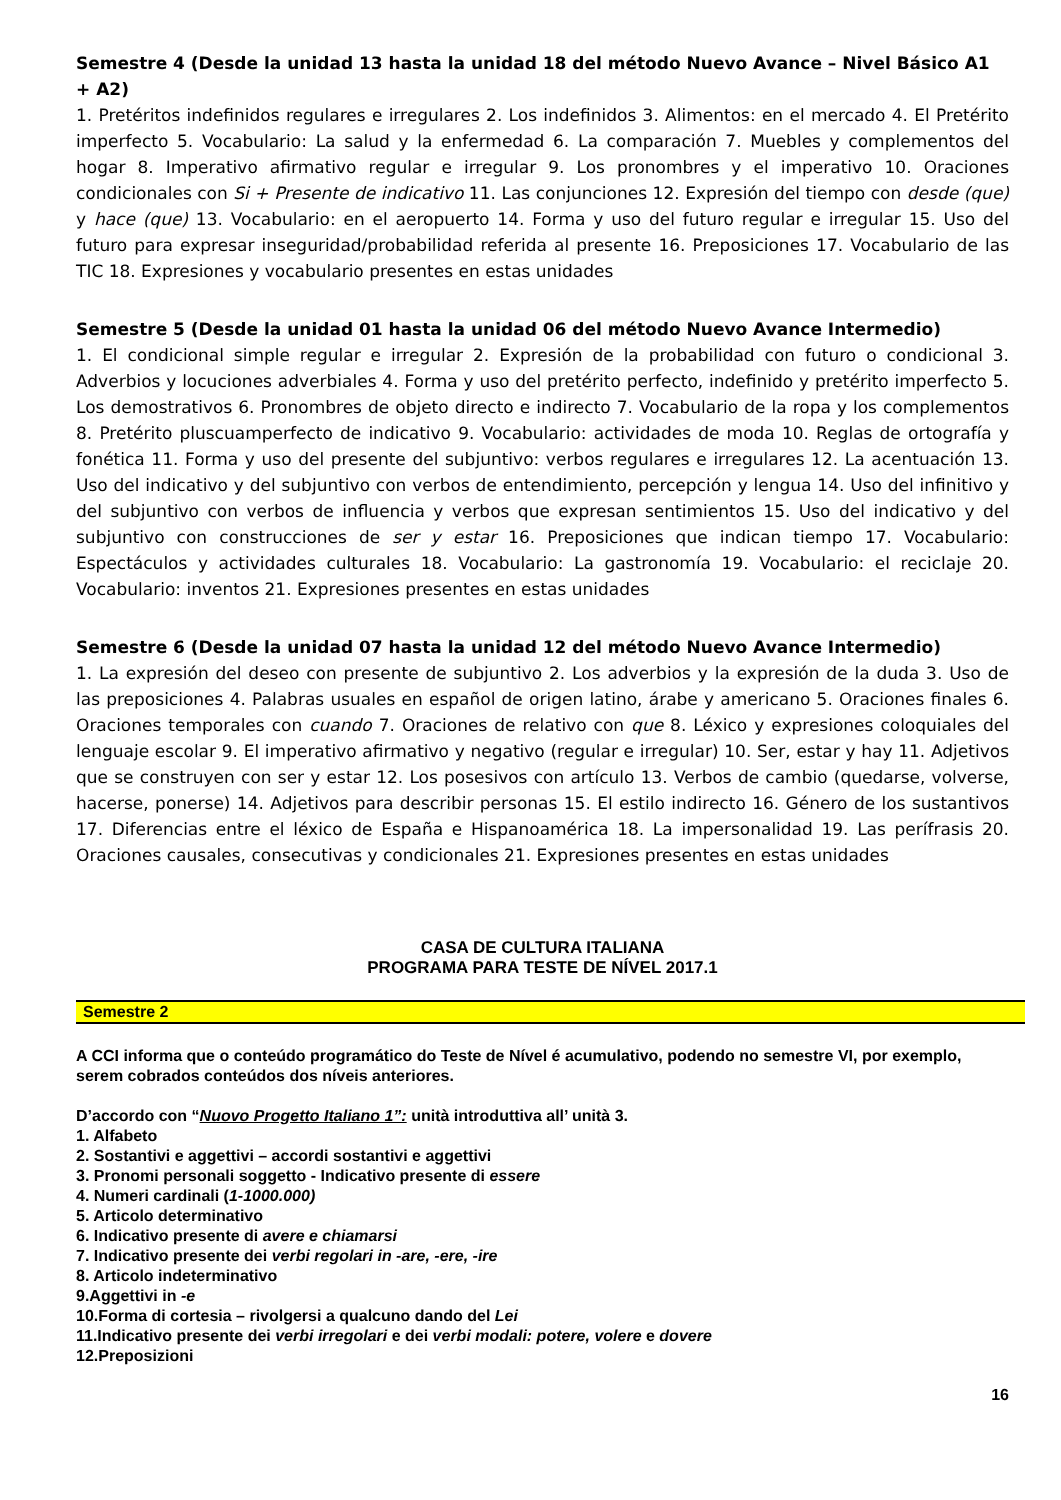Semestre 4 (Desde la unidad 13 hasta la unidad 18 del método Nuevo Avance – Nivel Básico A1 + A2)
1. Pretéritos indefinidos regulares e irregulares 2. Los indefinidos 3. Alimentos: en el mercado 4. El Pretérito imperfecto 5. Vocabulario: La salud y la enfermedad 6. La comparación 7. Muebles y complementos del hogar 8. Imperativo afirmativo regular e irregular 9. Los pronombres y el imperativo 10. Oraciones condicionales con Si + Presente de indicativo 11. Las conjunciones 12. Expresión del tiempo con desde (que) y hace (que) 13. Vocabulario: en el aeropuerto 14. Forma y uso del futuro regular e irregular 15. Uso del futuro para expresar inseguridad/probabilidad referida al presente 16. Preposiciones 17. Vocabulario de las TIC 18. Expresiones y vocabulario presentes en estas unidades
Semestre 5 (Desde la unidad 01 hasta la unidad 06 del método Nuevo Avance Intermedio)
1. El condicional simple regular e irregular 2. Expresión de la probabilidad con futuro o condicional 3. Adverbios y locuciones adverbiales 4. Forma y uso del pretérito perfecto, indefinido y pretérito imperfecto 5. Los demostrativos 6. Pronombres de objeto directo e indirecto 7. Vocabulario de la ropa y los complementos 8. Pretérito pluscuamperfecto de indicativo 9. Vocabulario: actividades de moda 10. Reglas de ortografía y fonética 11. Forma y uso del presente del subjuntivo: verbos regulares e irregulares 12. La acentuación 13. Uso del indicativo y del subjuntivo con verbos de entendimiento, percepción y lengua 14. Uso del infinitivo y del subjuntivo con verbos de influencia y verbos que expresan sentimientos 15. Uso del indicativo y del subjuntivo con construcciones de ser y estar 16. Preposiciones que indican tiempo 17. Vocabulario: Espectáculos y actividades culturales 18. Vocabulario: La gastronomía 19. Vocabulario: el reciclaje 20. Vocabulario: inventos 21. Expresiones presentes en estas unidades
Semestre 6 (Desde la unidad 07 hasta la unidad 12 del método Nuevo Avance Intermedio)
1. La expresión del deseo con presente de subjuntivo 2. Los adverbios y la expresión de la duda 3. Uso de las preposiciones 4. Palabras usuales en español de origen latino, árabe y americano 5. Oraciones finales 6. Oraciones temporales con cuando 7. Oraciones de relativo con que 8. Léxico y expresiones coloquiales del lenguaje escolar 9. El imperativo afirmativo y negativo (regular e irregular) 10. Ser, estar y hay 11. Adjetivos que se construyen con ser y estar 12. Los posesivos con artículo 13. Verbos de cambio (quedarse, volverse, hacerse, ponerse) 14. Adjetivos para describir personas 15. El estilo indirecto 16. Género de los sustantivos 17. Diferencias entre el léxico de España e Hispanoamérica 18. La impersonalidad 19. Las perífrasis 20. Oraciones causales, consecutivas y condicionales 21. Expresiones presentes en estas unidades
CASA DE CULTURA ITALIANA
PROGRAMA PARA TESTE DE NÍVEL 2017.1
Semestre 2
A CCI informa que o conteúdo programático do Teste de Nível é acumulativo, podendo no semestre VI, por exemplo, serem cobrados conteúdos dos níveis anteriores.
D’accordo con “Nuovo Progetto Italiano 1”: unità introduttiva all’ unità 3.
1. Alfabeto
2. Sostantivi e aggettivi – accordi sostantivi e aggettivi
3. Pronomi personali soggetto - Indicativo presente di essere
4. Numeri cardinali (1-1000.000)
5. Articolo determinativo
6. Indicativo presente di avere e chiamarsi
7. Indicativo presente dei verbi regolari in -are, -ere, -ire
8. Articolo indeterminativo
9.Aggettivi in -e
10.Forma di cortesia – rivolgersi a qualcuno dando del Lei
11.Indicativo presente dei verbi irregolari e dei verbi modali: potere, volere e dovere
12.Preposizioni
16